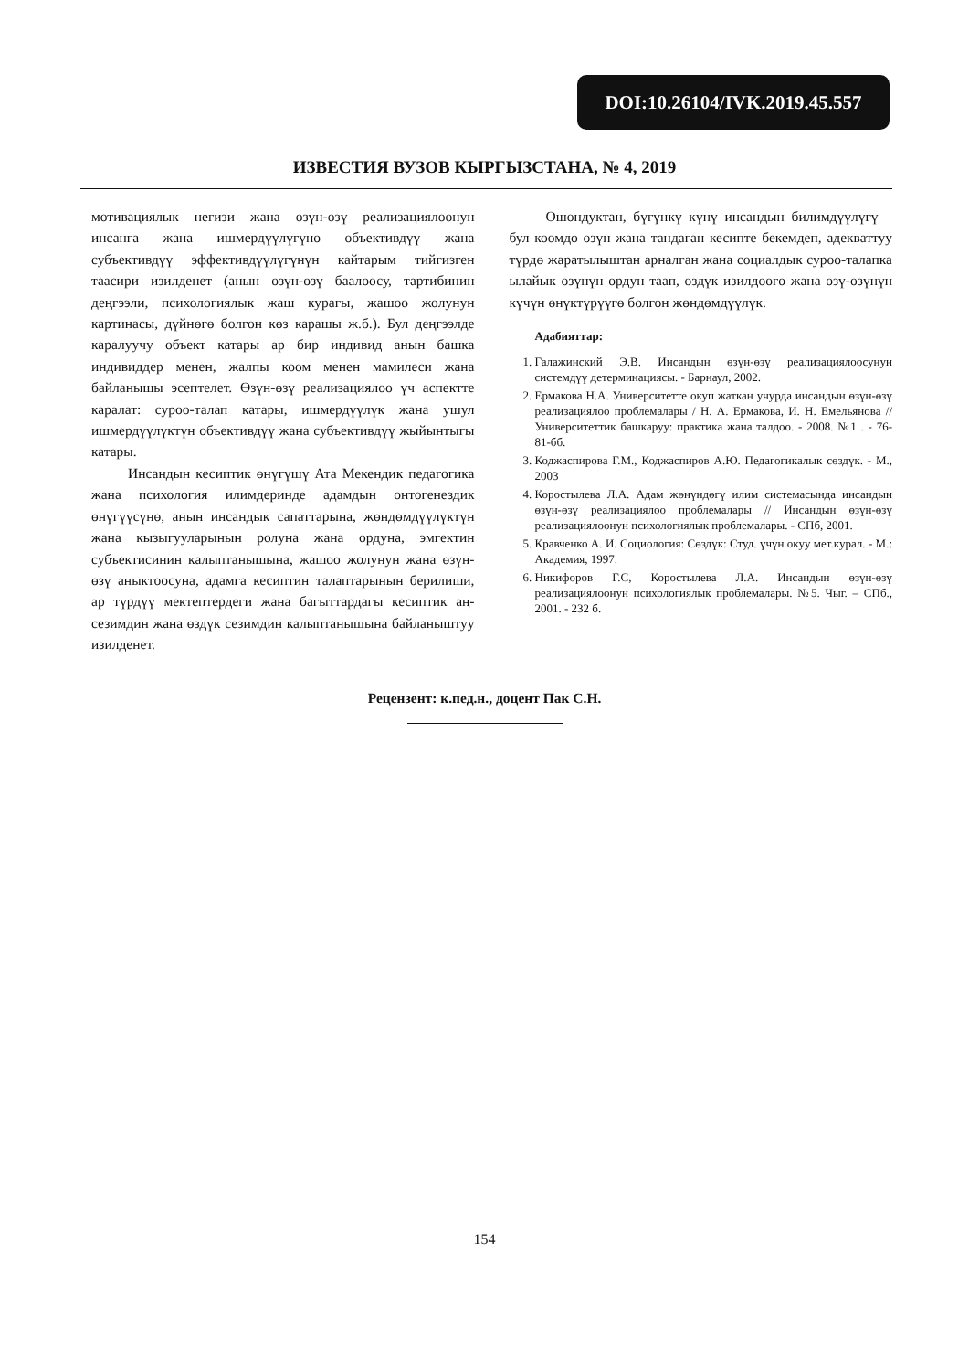DOI:10.26104/IVK.2019.45.557
ИЗВЕСТИЯ ВУЗОВ КЫРГЫЗСТАНА, № 4, 2019
мотивациялык негизи жана өзүн-өзү реализациялоонун инсанга жана ишмердүүлүгүнө объективдүү жана субъективдүү эффективдүүлүгүнүн кайтарым тийгизген таасири изилденет (анын өзүн-өзү баалоосу, тартибинин деңгээли, психологиялык жаш курагы, жашоо жолунун картинасы, дүйнөгө болгон көз карашы ж.б.). Бул деңгээлде каралуучу объект катары ар бир индивид анын башка индивиддер менен, жалпы коом менен мамилеси жана байланышы эсептелет. Өзүн-өзү реализациялоо үч аспектте каралат: суроо-талап катары, ишмердүүлүк жана ушул ишмердүүлүктүн объективдүү жана субъективдүү жыйынтыгы катары.
Инсандын кесиптик өнүгүшү Ата Мекендик педагогика жана психология илимдеринде адамдын онтогенездик өнүгүүсүнө, анын инсандык сапаттарына, жөндөмдүүлүктүн жана кызыгууларынын ролуна жана ордуна, эмгектин субъектисинин калыптанышына, жашоо жолунун жана өзүн-өзү аныктоосуна, адамга кесиптин талаптарынын берилиши, ар түрдүү мектептердеги жана багыттардагы кесиптик аң-сезимдин жана өздүк сезимдин калыптанышына байланыштуу изилденет.
Ошондуктан, бүгүнкү күнү инсандын билимдүүлүгү – бул коомдо өзүн жана тандаган кесипте бекемдеп, адекваттуу түрдө жаратылыштан арналган жана социалдык суроо-талапка ылайык өзүнүн ордун таап, өздүк изилдөөгө жана өзү-өзүнүн күчүн өнүктүрүүгө болгон жөндөмдүүлүк.
Адабияттар:
1. Галажинский Э.В. Инсандын өзүн-өзү реализациялоосунун системдүү детерминациясы. - Барнаул, 2002.
2. Ермакова Н.А. Университетте окуп жаткан учурда инсандын өзүн-өзү реализациялоо проблемалары / Н. А. Ермакова, И. Н. Емельянова // Университеттик башкаруу: практика жана талдоо. - 2008. №1 . - 76-81-бб.
3. Коджаспирова Г.М., Коджаспиров А.Ю. Педагогикалык сөздүк. - М., 2003
4. Коростылева Л.А. Адам жөнүндөгү илим системасында инсандын өзүн-өзү реализациялоо проблемалары // Инсандын өзүн-өзү реализациялоонун психологиялык проблемалары. - СПб, 2001.
5. Кравченко А. И. Социология: Сөздүк: Студ. үчүн окуу мет.курал. - М.: Академия, 1997.
6. Никифоров Г.С, Коростылева Л.А. Инсандын өзүн-өзү реализациялоонун психологиялык проблемалары. №5. Чыг. – СПб., 2001. - 232 б.
Рецензент: к.пед.н., доцент Пак С.Н.
154